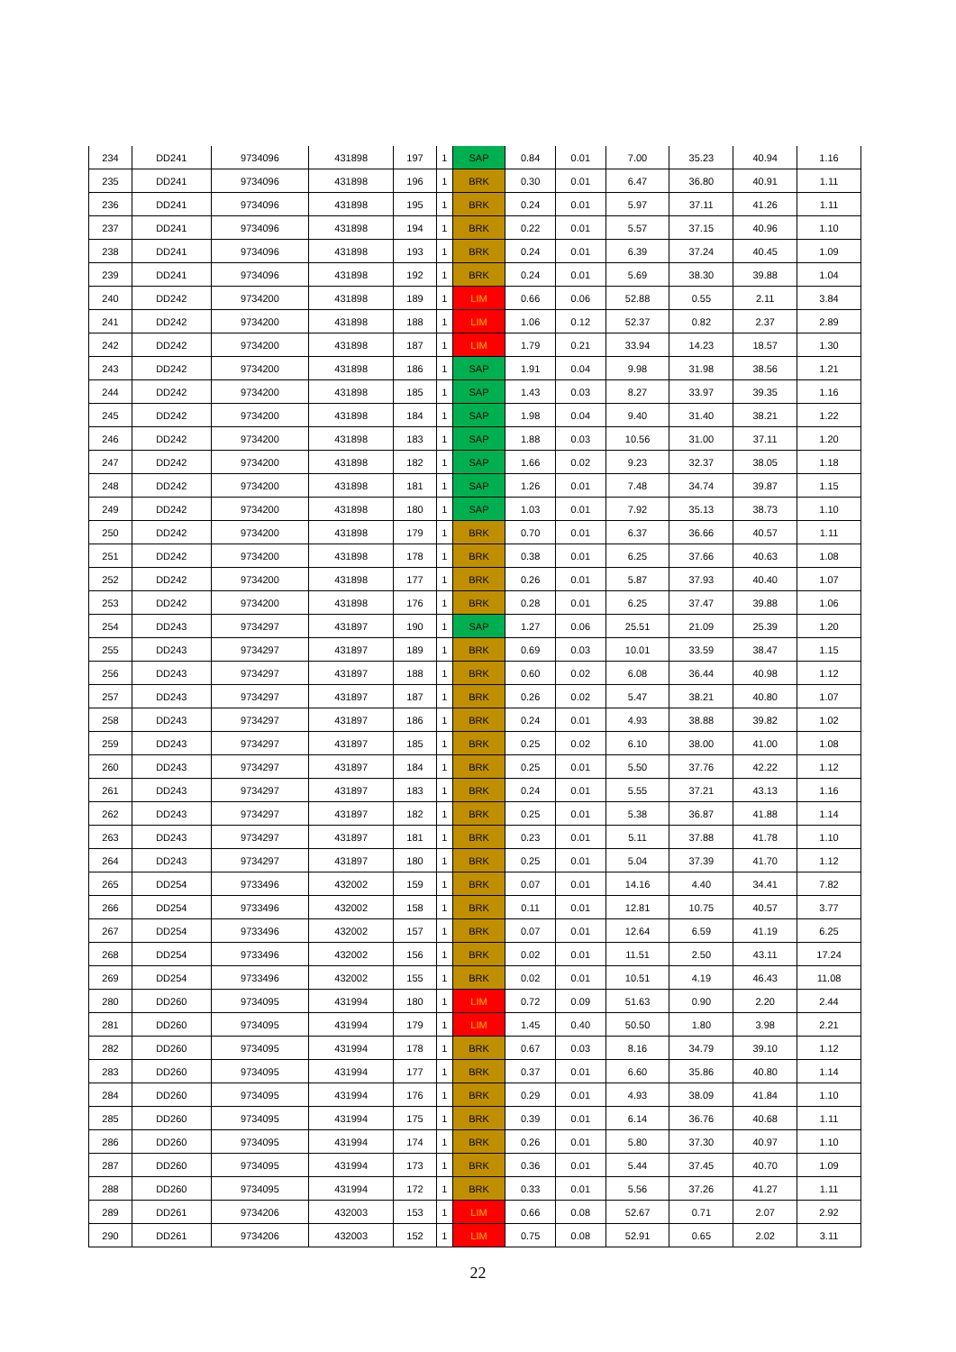| 234 | DD241 | 9734096 | 431898 | 197 | 1 | SAP | 0.84 | 0.01 | 7.00 | 35.23 | 40.94 | 1.16 |
| 235 | DD241 | 9734096 | 431898 | 196 | 1 | BRK | 0.30 | 0.01 | 6.47 | 36.80 | 40.91 | 1.11 |
| 236 | DD241 | 9734096 | 431898 | 195 | 1 | BRK | 0.24 | 0.01 | 5.97 | 37.11 | 41.26 | 1.11 |
| 237 | DD241 | 9734096 | 431898 | 194 | 1 | BRK | 0.22 | 0.01 | 5.57 | 37.15 | 40.96 | 1.10 |
| 238 | DD241 | 9734096 | 431898 | 193 | 1 | BRK | 0.24 | 0.01 | 6.39 | 37.24 | 40.45 | 1.09 |
| 239 | DD241 | 9734096 | 431898 | 192 | 1 | BRK | 0.24 | 0.01 | 5.69 | 38.30 | 39.88 | 1.04 |
| 240 | DD242 | 9734200 | 431898 | 189 | 1 | LIM | 0.66 | 0.06 | 52.88 | 0.55 | 2.11 | 3.84 |
| 241 | DD242 | 9734200 | 431898 | 188 | 1 | LIM | 1.06 | 0.12 | 52.37 | 0.82 | 2.37 | 2.89 |
| 242 | DD242 | 9734200 | 431898 | 187 | 1 | LIM | 1.79 | 0.21 | 33.94 | 14.23 | 18.57 | 1.30 |
| 243 | DD242 | 9734200 | 431898 | 186 | 1 | SAP | 1.91 | 0.04 | 9.98 | 31.98 | 38.56 | 1.21 |
| 244 | DD242 | 9734200 | 431898 | 185 | 1 | SAP | 1.43 | 0.03 | 8.27 | 33.97 | 39.35 | 1.16 |
| 245 | DD242 | 9734200 | 431898 | 184 | 1 | SAP | 1.98 | 0.04 | 9.40 | 31.40 | 38.21 | 1.22 |
| 246 | DD242 | 9734200 | 431898 | 183 | 1 | SAP | 1.88 | 0.03 | 10.56 | 31.00 | 37.11 | 1.20 |
| 247 | DD242 | 9734200 | 431898 | 182 | 1 | SAP | 1.66 | 0.02 | 9.23 | 32.37 | 38.05 | 1.18 |
| 248 | DD242 | 9734200 | 431898 | 181 | 1 | SAP | 1.26 | 0.01 | 7.48 | 34.74 | 39.87 | 1.15 |
| 249 | DD242 | 9734200 | 431898 | 180 | 1 | SAP | 1.03 | 0.01 | 7.92 | 35.13 | 38.73 | 1.10 |
| 250 | DD242 | 9734200 | 431898 | 179 | 1 | BRK | 0.70 | 0.01 | 6.37 | 36.66 | 40.57 | 1.11 |
| 251 | DD242 | 9734200 | 431898 | 178 | 1 | BRK | 0.38 | 0.01 | 6.25 | 37.66 | 40.63 | 1.08 |
| 252 | DD242 | 9734200 | 431898 | 177 | 1 | BRK | 0.26 | 0.01 | 5.87 | 37.93 | 40.40 | 1.07 |
| 253 | DD242 | 9734200 | 431898 | 176 | 1 | BRK | 0.28 | 0.01 | 6.25 | 37.47 | 39.88 | 1.06 |
| 254 | DD243 | 9734297 | 431897 | 190 | 1 | SAP | 1.27 | 0.06 | 25.51 | 21.09 | 25.39 | 1.20 |
| 255 | DD243 | 9734297 | 431897 | 189 | 1 | BRK | 0.69 | 0.03 | 10.01 | 33.59 | 38.47 | 1.15 |
| 256 | DD243 | 9734297 | 431897 | 188 | 1 | BRK | 0.60 | 0.02 | 6.08 | 36.44 | 40.98 | 1.12 |
| 257 | DD243 | 9734297 | 431897 | 187 | 1 | BRK | 0.26 | 0.02 | 5.47 | 38.21 | 40.80 | 1.07 |
| 258 | DD243 | 9734297 | 431897 | 186 | 1 | BRK | 0.24 | 0.01 | 4.93 | 38.88 | 39.82 | 1.02 |
| 259 | DD243 | 9734297 | 431897 | 185 | 1 | BRK | 0.25 | 0.02 | 6.10 | 38.00 | 41.00 | 1.08 |
| 260 | DD243 | 9734297 | 431897 | 184 | 1 | BRK | 0.25 | 0.01 | 5.50 | 37.76 | 42.22 | 1.12 |
| 261 | DD243 | 9734297 | 431897 | 183 | 1 | BRK | 0.24 | 0.01 | 5.55 | 37.21 | 43.13 | 1.16 |
| 262 | DD243 | 9734297 | 431897 | 182 | 1 | BRK | 0.25 | 0.01 | 5.38 | 36.87 | 41.88 | 1.14 |
| 263 | DD243 | 9734297 | 431897 | 181 | 1 | BRK | 0.23 | 0.01 | 5.11 | 37.88 | 41.78 | 1.10 |
| 264 | DD243 | 9734297 | 431897 | 180 | 1 | BRK | 0.25 | 0.01 | 5.04 | 37.39 | 41.70 | 1.12 |
| 265 | DD254 | 9733496 | 432002 | 159 | 1 | BRK | 0.07 | 0.01 | 14.16 | 4.40 | 34.41 | 7.82 |
| 266 | DD254 | 9733496 | 432002 | 158 | 1 | BRK | 0.11 | 0.01 | 12.81 | 10.75 | 40.57 | 3.77 |
| 267 | DD254 | 9733496 | 432002 | 157 | 1 | BRK | 0.07 | 0.01 | 12.64 | 6.59 | 41.19 | 6.25 |
| 268 | DD254 | 9733496 | 432002 | 156 | 1 | BRK | 0.02 | 0.01 | 11.51 | 2.50 | 43.11 | 17.24 |
| 269 | DD254 | 9733496 | 432002 | 155 | 1 | BRK | 0.02 | 0.01 | 10.51 | 4.19 | 46.43 | 11.08 |
| 280 | DD260 | 9734095 | 431994 | 180 | 1 | LIM | 0.72 | 0.09 | 51.63 | 0.90 | 2.20 | 2.44 |
| 281 | DD260 | 9734095 | 431994 | 179 | 1 | LIM | 1.45 | 0.40 | 50.50 | 1.80 | 3.98 | 2.21 |
| 282 | DD260 | 9734095 | 431994 | 178 | 1 | BRK | 0.67 | 0.03 | 8.16 | 34.79 | 39.10 | 1.12 |
| 283 | DD260 | 9734095 | 431994 | 177 | 1 | BRK | 0.37 | 0.01 | 6.60 | 35.86 | 40.80 | 1.14 |
| 284 | DD260 | 9734095 | 431994 | 176 | 1 | BRK | 0.29 | 0.01 | 4.93 | 38.09 | 41.84 | 1.10 |
| 285 | DD260 | 9734095 | 431994 | 175 | 1 | BRK | 0.39 | 0.01 | 6.14 | 36.76 | 40.68 | 1.11 |
| 286 | DD260 | 9734095 | 431994 | 174 | 1 | BRK | 0.26 | 0.01 | 5.80 | 37.30 | 40.97 | 1.10 |
| 287 | DD260 | 9734095 | 431994 | 173 | 1 | BRK | 0.36 | 0.01 | 5.44 | 37.45 | 40.70 | 1.09 |
| 288 | DD260 | 9734095 | 431994 | 172 | 1 | BRK | 0.33 | 0.01 | 5.56 | 37.26 | 41.27 | 1.11 |
| 289 | DD261 | 9734206 | 432003 | 153 | 1 | LIM | 0.66 | 0.08 | 52.67 | 0.71 | 2.07 | 2.92 |
| 290 | DD261 | 9734206 | 432003 | 152 | 1 | LIM | 0.75 | 0.08 | 52.91 | 0.65 | 2.02 | 3.11 |
22